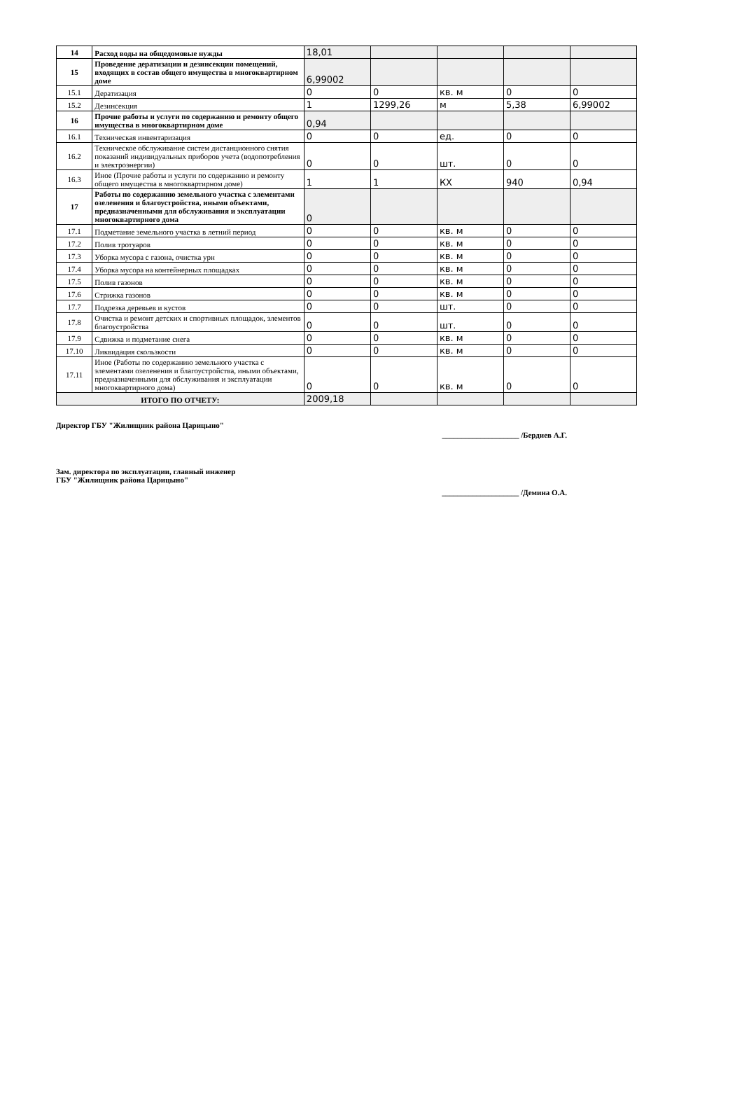| 14 | Расход воды на общедомовые нужды | 18,01 | | | | |
| 15 | Проведение дератизации и дезинсекции помещений, входящих в состав общего имущества в многоквартирном доме | 6,99002 | | | | |
| 15.1 | Дератизация | 0 | 0 | кв. м | 0 | 0 |
| 15.2 | Дезинсекция | 1 | 1299,26 | м | 5,38 | 6,99002 |
| 16 | Прочие работы и услуги по содержанию и ремонту общего имущества в многоквартирном доме | 0,94 | | | | |
| 16.1 | Техническая инвентаризация | 0 | 0 | ед. | 0 | 0 |
| 16.2 | Техническое обслуживание систем дистанционного снятия показаний индивидуальных приборов учета (водопотребления и электроэнергии) | 0 | 0 | шт. | 0 | 0 |
| 16.3 | Иное (Прочие работы и услуги по содержанию и ремонту общего имущества в многоквартирном доме) | 1 | 1 | КХ | 940 | 0,94 |
| 17 | Работы по содержанию земельного участка с элементами озеленения и благоустройства, иными объектами, предназначенными для обслуживания и эксплуатации многоквартирного дома | 0 | | | | |
| 17.1 | Подметание земельного участка в летний период | 0 | 0 | кв. м | 0 | 0 |
| 17.2 | Полив тротуаров | 0 | 0 | кв. м | 0 | 0 |
| 17.3 | Уборка мусора с газона, очистка урн | 0 | 0 | кв. м | 0 | 0 |
| 17.4 | Уборка мусора на контейнерных площадках | 0 | 0 | кв. м | 0 | 0 |
| 17.5 | Полив газонов | 0 | 0 | кв. м | 0 | 0 |
| 17.6 | Стрижка газонов | 0 | 0 | кв. м | 0 | 0 |
| 17.7 | Подрезка деревьев и кустов | 0 | 0 | шт. | 0 | 0 |
| 17.8 | Очистка и ремонт детских и спортивных площадок, элементов благоустройства | 0 | 0 | шт. | 0 | 0 |
| 17.9 | Сдвижка и подметание снега | 0 | 0 | кв. м | 0 | 0 |
| 17.10 | Ликвидация скользкости | 0 | 0 | кв. м | 0 | 0 |
| 17.11 | Иное (Работы по содержанию земельного участка с элементами озеленения и благоустройства, иными объектами, предназначенными для обслуживания и эксплуатации многоквартирного дома) | 0 | 0 | кв. м | 0 | 0 |
| ИТОГО ПО ОТЧЕТУ: | | 2009,18 | | | | |
Директор ГБУ "Жилищник района Царицыно" ____________________ /Бердиев А.Г.
Зам. директора по эксплуатации, главный инженер
ГБУ "Жилищник района Царицыно" ____________________ /Демина О.А.